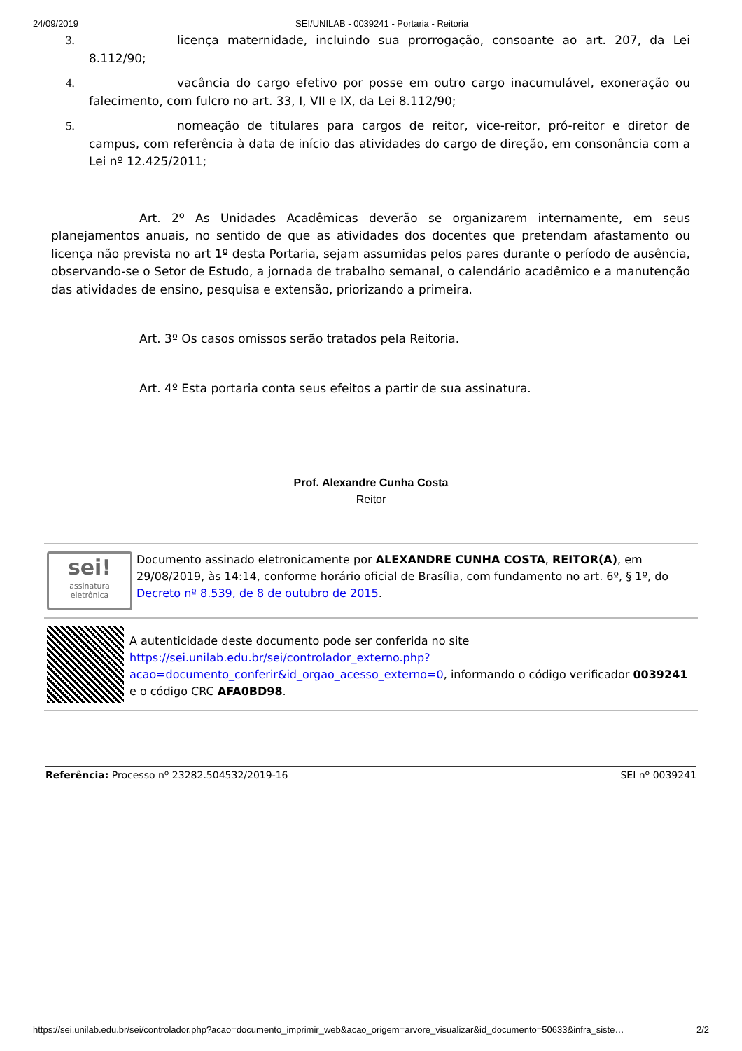24/09/2019 SEI/UNILAB - 0039241 - Portaria - Reitoria
3. licença maternidade, incluindo sua prorrogação, consoante ao art. 207, da Lei 8.112/90;
4. vacância do cargo efetivo por posse em outro cargo inacumulável, exoneração ou falecimento, com fulcro no art. 33, I, VII e IX, da Lei 8.112/90;
5. nomeação de titulares para cargos de reitor, vice-reitor, pró-reitor e diretor de campus, com referência à data de início das atividades do cargo de direção, em consonância com a Lei nº 12.425/2011;
Art. 2º As Unidades Acadêmicas deverão se organizarem internamente, em seus planejamentos anuais, no sentido de que as atividades dos docentes que pretendam afastamento ou licença não prevista no art 1º desta Portaria, sejam assumidas pelos pares durante o período de ausência, observando-se o Setor de Estudo, a jornada de trabalho semanal, o calendário acadêmico e a manutenção das atividades de ensino, pesquisa e extensão, priorizando a primeira.
Art. 3º Os casos omissos serão tratados pela Reitoria.
Art. 4º Esta portaria conta seus efeitos a partir de sua assinatura.
Prof. Alexandre Cunha Costa
Reitor
sei!
assinatura
eletrônica
Documento assinado eletronicamente por ALEXANDRE CUNHA COSTA, REITOR(A), em 29/08/2019, às 14:14, conforme horário oficial de Brasília, com fundamento no art. 6º, § 1º, do Decreto nº 8.539, de 8 de outubro de 2015.
A autenticidade deste documento pode ser conferida no site https://sei.unilab.edu.br/sei/controlador_externo.php?acao=documento_conferir&id_orgao_acesso_externo=0, informando o código verificador 0039241 e o código CRC AFA0BD98.
Referência: Processo nº 23282.504532/2019-16 SEI nº 0039241
https://sei.unilab.edu.br/sei/controlador.php?acao=documento_imprimir_web&acao_origem=arvore_visualizar&id_documento=50633&infra_siste… 2/2